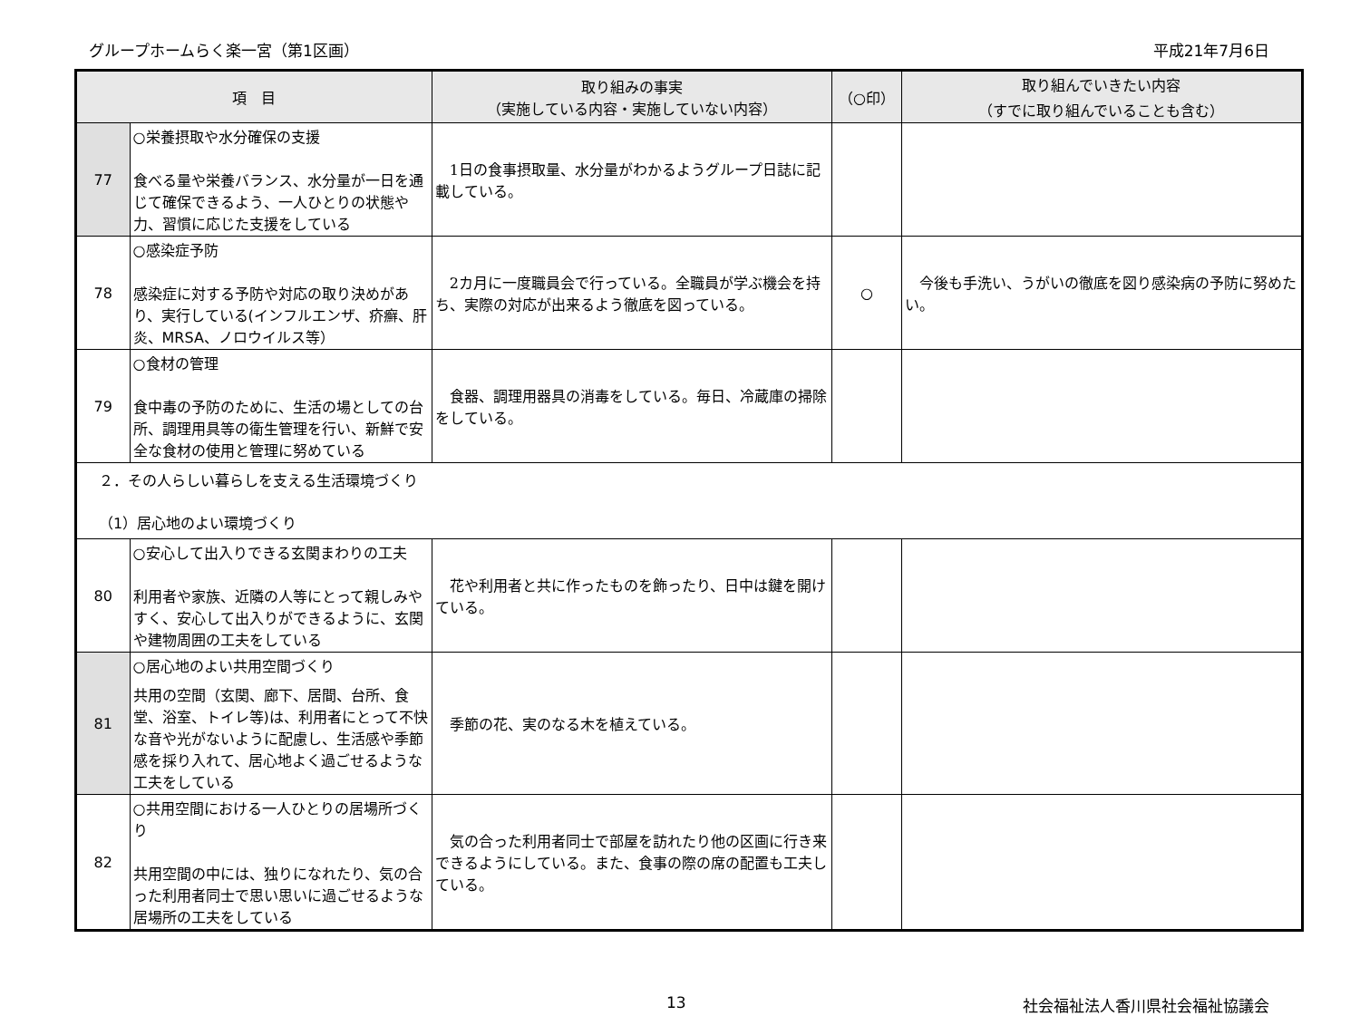グループホームらく楽一宮（第1区画） 平成21年7月6日
| 項 目 | | 取り組みの事実 （実施している内容・実施していない内容） | （○印） | 取り組んでいきたい内容 （すでに取り組んでいることも含む） |
| --- | --- | --- | --- | --- |
| 77 | ○栄養摂取や水分確保の支援 食べる量や栄養バランス、水分量が一日を通じて確保できるよう、一人ひとりの状態や力、習慣に応じた支援をしている | 1日の食事摂取量、水分量がわかるようグループ日誌に記載している。 | | |
| 78 | ○感染症予防 感染症に対する予防や対応の取り決めがあり、実行している(インフルエンザ、疥癬、肝炎、MRSA、ノロウイルス等） | 2カ月に一度職員会で行っている。全職員が学ぶ機会を持ち、実際の対応が出来るよう徹底を図っている。 | ○ | 今後も手洗い、うがいの徹底を図り感染病の予防に努めたい。 |
| 79 | ○食材の管理 食中毒の予防のために、生活の場としての台所、調理用具等の衛生管理を行い、新鮮で安全な食材の使用と管理に努めている | 食器、調理用器具の消毒をしている。毎日、冷蔵庫の掃除をしている。 | | |
| ２．その人らしい暮らしを支える生活環境づくり （1）居心地のよい環境づくり | | | | |
| 80 | ○安心して出入りできる玄関まわりの工夫 利用者や家族、近隣の人等にとって親しみやすく、安心して出入りができるように、玄関や建物周囲の工夫をしている | 花や利用者と共に作ったものを飾ったり、日中は鍵を開けている。 | | |
| 81 | ○居心地のよい共用空間づくり 共用の空間（玄関、廊下、居間、台所、食堂、浴室、トイレ等)は、利用者にとって不快な音や光がないように配慮し、生活感や季節感を採り入れて、居心地よく過ごせるような工夫をしている | 季節の花、実のなる木を植えている。 | | |
| 82 | ○共用空間における一人ひとりの居場所づくり 共用空間の中には、独りになれたり、気の合った利用者同士で思い思いに過ごせるような居場所の工夫をしている | 気の合った利用者同士で部屋を訪れたり他の区画に行き来できるようにしている。また、食事の際の席の配置も工夫している。 | | |
13 社会福祉法人香川県社会福祉協議会